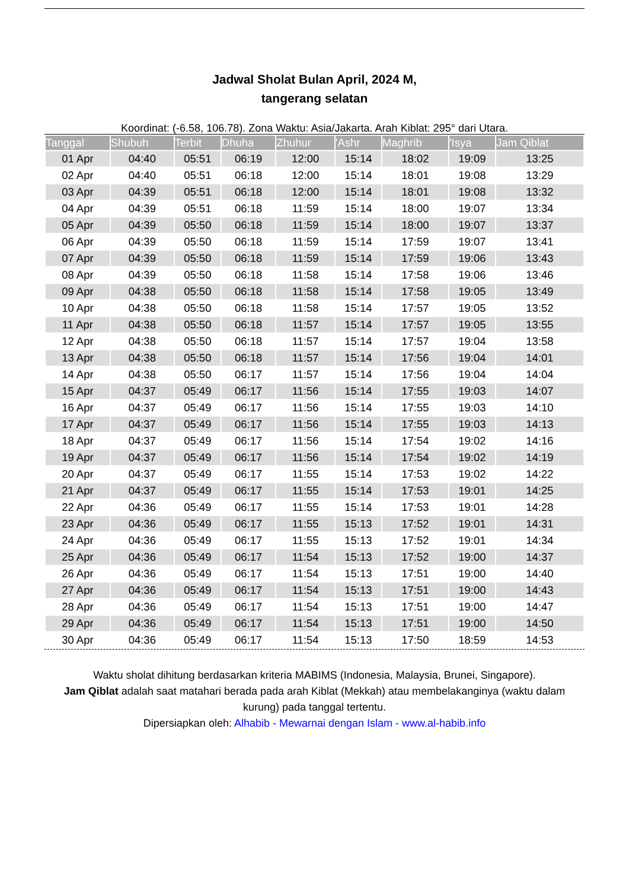Jadwal Sholat Bulan April, 2024 M,
tangerang selatan
Koordinat: (-6.58, 106.78). Zona Waktu: Asia/Jakarta. Arah Kiblat: 295° dari Utara.
| Tanggal | Shubuh | Terbit | Dhuha | Zhuhur | 'Ashr | Maghrib | 'Isya | Jam Qiblat |
| --- | --- | --- | --- | --- | --- | --- | --- | --- |
| 01 Apr | 04:40 | 05:51 | 06:19 | 12:00 | 15:14 | 18:02 | 19:09 | 13:25 |
| 02 Apr | 04:40 | 05:51 | 06:18 | 12:00 | 15:14 | 18:01 | 19:08 | 13:29 |
| 03 Apr | 04:39 | 05:51 | 06:18 | 12:00 | 15:14 | 18:01 | 19:08 | 13:32 |
| 04 Apr | 04:39 | 05:51 | 06:18 | 11:59 | 15:14 | 18:00 | 19:07 | 13:34 |
| 05 Apr | 04:39 | 05:50 | 06:18 | 11:59 | 15:14 | 18:00 | 19:07 | 13:37 |
| 06 Apr | 04:39 | 05:50 | 06:18 | 11:59 | 15:14 | 17:59 | 19:07 | 13:41 |
| 07 Apr | 04:39 | 05:50 | 06:18 | 11:59 | 15:14 | 17:59 | 19:06 | 13:43 |
| 08 Apr | 04:39 | 05:50 | 06:18 | 11:58 | 15:14 | 17:58 | 19:06 | 13:46 |
| 09 Apr | 04:38 | 05:50 | 06:18 | 11:58 | 15:14 | 17:58 | 19:05 | 13:49 |
| 10 Apr | 04:38 | 05:50 | 06:18 | 11:58 | 15:14 | 17:57 | 19:05 | 13:52 |
| 11 Apr | 04:38 | 05:50 | 06:18 | 11:57 | 15:14 | 17:57 | 19:05 | 13:55 |
| 12 Apr | 04:38 | 05:50 | 06:18 | 11:57 | 15:14 | 17:57 | 19:04 | 13:58 |
| 13 Apr | 04:38 | 05:50 | 06:18 | 11:57 | 15:14 | 17:56 | 19:04 | 14:01 |
| 14 Apr | 04:38 | 05:50 | 06:17 | 11:57 | 15:14 | 17:56 | 19:04 | 14:04 |
| 15 Apr | 04:37 | 05:49 | 06:17 | 11:56 | 15:14 | 17:55 | 19:03 | 14:07 |
| 16 Apr | 04:37 | 05:49 | 06:17 | 11:56 | 15:14 | 17:55 | 19:03 | 14:10 |
| 17 Apr | 04:37 | 05:49 | 06:17 | 11:56 | 15:14 | 17:55 | 19:03 | 14:13 |
| 18 Apr | 04:37 | 05:49 | 06:17 | 11:56 | 15:14 | 17:54 | 19:02 | 14:16 |
| 19 Apr | 04:37 | 05:49 | 06:17 | 11:56 | 15:14 | 17:54 | 19:02 | 14:19 |
| 20 Apr | 04:37 | 05:49 | 06:17 | 11:55 | 15:14 | 17:53 | 19:02 | 14:22 |
| 21 Apr | 04:37 | 05:49 | 06:17 | 11:55 | 15:14 | 17:53 | 19:01 | 14:25 |
| 22 Apr | 04:36 | 05:49 | 06:17 | 11:55 | 15:14 | 17:53 | 19:01 | 14:28 |
| 23 Apr | 04:36 | 05:49 | 06:17 | 11:55 | 15:13 | 17:52 | 19:01 | 14:31 |
| 24 Apr | 04:36 | 05:49 | 06:17 | 11:55 | 15:13 | 17:52 | 19:01 | 14:34 |
| 25 Apr | 04:36 | 05:49 | 06:17 | 11:54 | 15:13 | 17:52 | 19:00 | 14:37 |
| 26 Apr | 04:36 | 05:49 | 06:17 | 11:54 | 15:13 | 17:51 | 19:00 | 14:40 |
| 27 Apr | 04:36 | 05:49 | 06:17 | 11:54 | 15:13 | 17:51 | 19:00 | 14:43 |
| 28 Apr | 04:36 | 05:49 | 06:17 | 11:54 | 15:13 | 17:51 | 19:00 | 14:47 |
| 29 Apr | 04:36 | 05:49 | 06:17 | 11:54 | 15:13 | 17:51 | 19:00 | 14:50 |
| 30 Apr | 04:36 | 05:49 | 06:17 | 11:54 | 15:13 | 17:50 | 18:59 | 14:53 |
Waktu sholat dihitung berdasarkan kriteria MABIMS (Indonesia, Malaysia, Brunei, Singapore).
Jam Qiblat adalah saat matahari berada pada arah Kiblat (Mekkah) atau membelakanginya (waktu dalam kurung) pada tanggal tertentu.
Dipersiapkan oleh: Alhabib - Mewarnai dengan Islam - www.al-habib.info